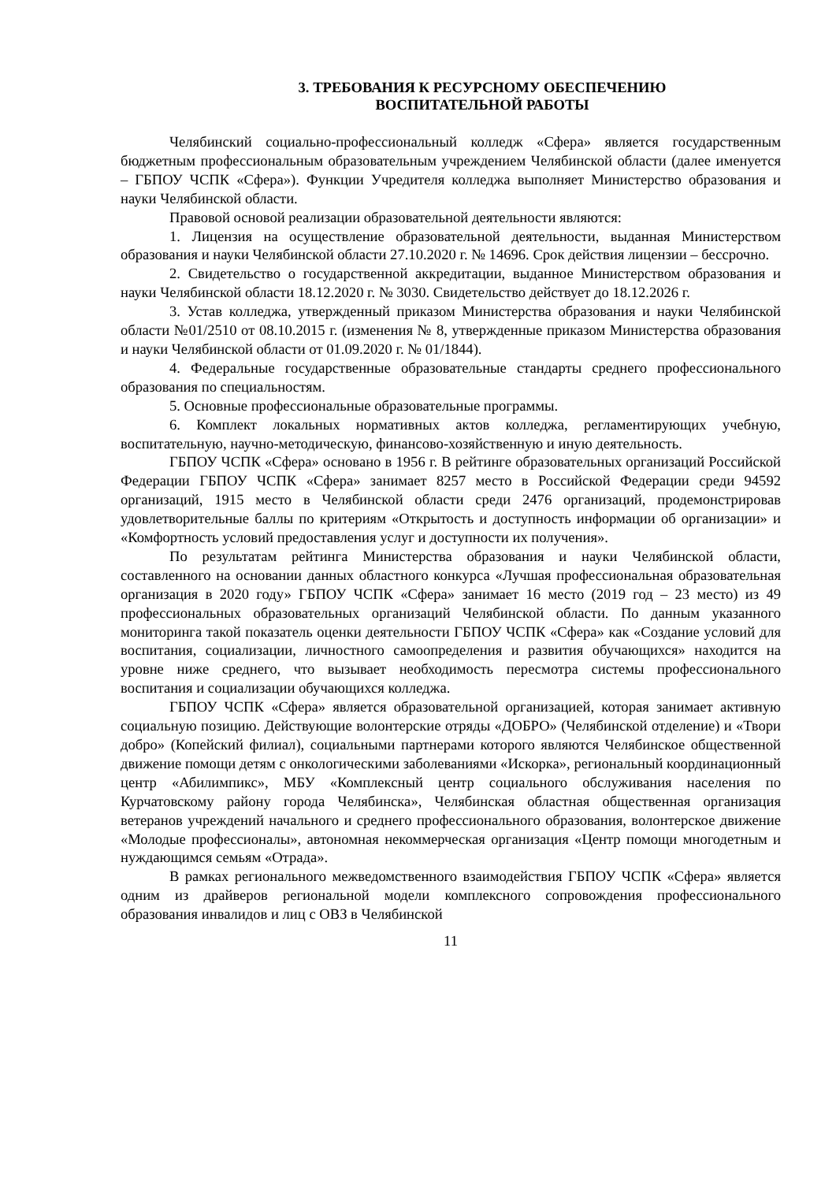3. ТРЕБОВАНИЯ К РЕСУРСНОМУ ОБЕСПЕЧЕНИЮ
ВОСПИТАТЕЛЬНОЙ РАБОТЫ
Челябинский социально-профессиональный колледж «Сфера» является государственным бюджетным профессиональным образовательным учреждением Челябинской области (далее именуется – ГБПОУ ЧСПК «Сфера»). Функции Учредителя колледжа выполняет Министерство образования и науки Челябинской области.
Правовой основой реализации образовательной деятельности являются:
1. Лицензия на осуществление образовательной деятельности, выданная Министерством образования и науки Челябинской области 27.10.2020 г. № 14696. Срок действия лицензии – бессрочно.
2. Свидетельство о государственной аккредитации, выданное Министерством образования и науки Челябинской области 18.12.2020 г. № 3030. Свидетельство действует до 18.12.2026 г.
3. Устав колледжа, утвержденный приказом Министерства образования и науки Челябинской области №01/2510 от 08.10.2015 г. (изменения № 8, утвержденные приказом Министерства образования и науки Челябинской области от 01.09.2020 г. № 01/1844).
4. Федеральные государственные образовательные стандарты среднего профессионального образования по специальностям.
5. Основные профессиональные образовательные программы.
6. Комплект локальных нормативных актов колледжа, регламентирующих учебную, воспитательную, научно-методическую, финансово-хозяйственную и иную деятельность.
ГБПОУ ЧСПК «Сфера» основано в 1956 г. В рейтинге образовательных организаций Российской Федерации ГБПОУ ЧСПК «Сфера» занимает 8257 место в Российской Федерации среди 94592 организаций, 1915 место в Челябинской области среди 2476 организаций, продемонстрировав удовлетворительные баллы по критериям «Открытость и доступность информации об организации» и «Комфортность условий предоставления услуг и доступности их получения».
По результатам рейтинга Министерства образования и науки Челябинской области, составленного на основании данных областного конкурса «Лучшая профессиональная образовательная организация в 2020 году» ГБПОУ ЧСПК «Сфера» занимает 16 место (2019 год – 23 место) из 49 профессиональных образовательных организаций Челябинской области. По данным указанного мониторинга такой показатель оценки деятельности ГБПОУ ЧСПК «Сфера» как «Создание условий для воспитания, социализации, личностного самоопределения и развития обучающихся» находится на уровне ниже среднего, что вызывает необходимость пересмотра системы профессионального воспитания и социализации обучающихся колледжа.
ГБПОУ ЧСПК «Сфера» является образовательной организацией, которая занимает активную социальную позицию. Действующие волонтерские отряды «ДОБРО» (Челябинской отделение) и «Твори добро» (Копейский филиал), социальными партнерами которого являются Челябинское общественной движение помощи детям с онкологическими заболеваниями «Искорка», региональный координационный центр «Абилимпикс», МБУ «Комплексный центр социального обслуживания населения по Курчатовскому району города Челябинска», Челябинская областная общественная организация ветеранов учреждений начального и среднего профессионального образования, волонтерское движение «Молодые профессионалы», автономная некоммерческая организация «Центр помощи многодетным и нуждающимся семьям «Отрада».
В рамках регионального межведомственного взаимодействия ГБПОУ ЧСПК «Сфера» является одним из драйверов региональной модели комплексного сопровождения профессионального образования инвалидов и лиц с ОВЗ в Челябинской
11